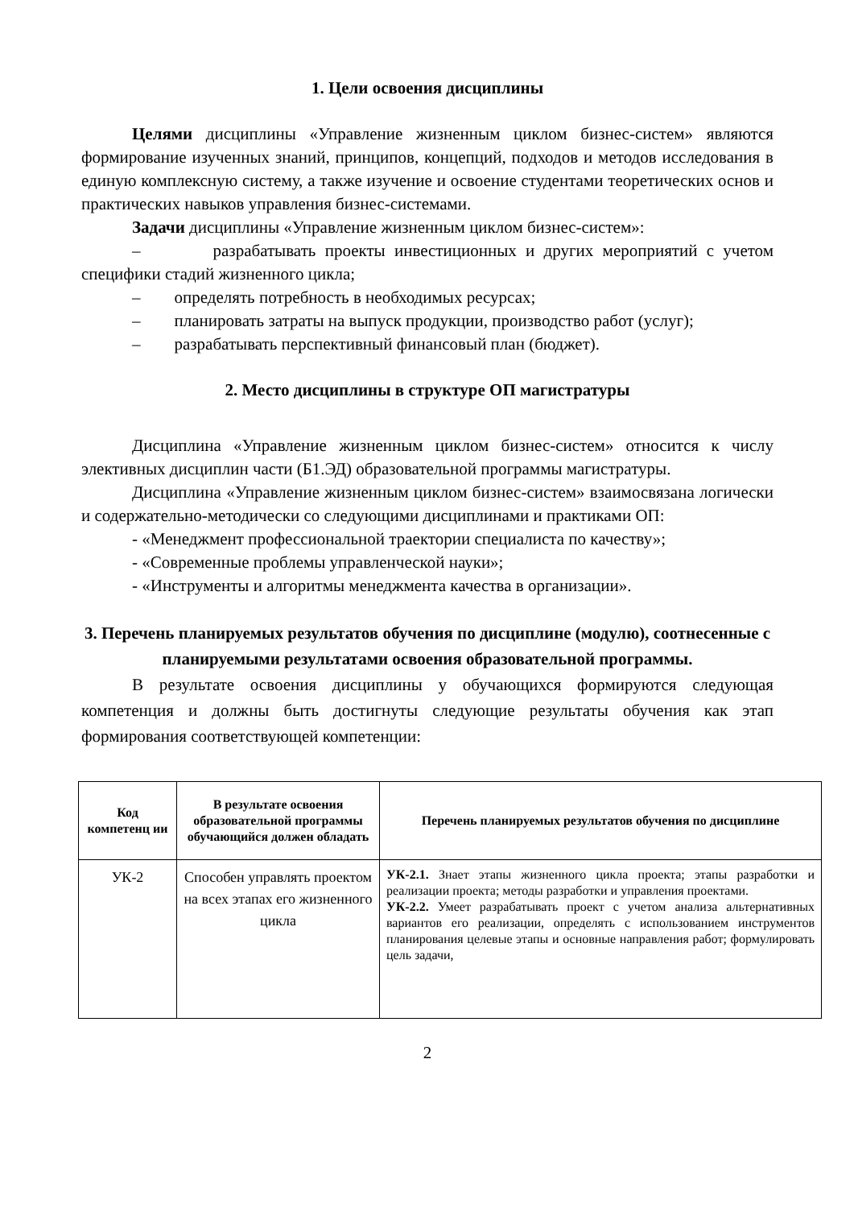1. Цели освоения дисциплины
Целями дисциплины «Управление жизненным циклом бизнес-систем» являются формирование изученных знаний, принципов, концепций, подходов и методов исследования в единую комплексную систему, а также изучение и освоение студентами теоретических основ и практических навыков управления бизнес-системами.
Задачи дисциплины «Управление жизненным циклом бизнес-систем»:
– разрабатывать проекты инвестиционных и других мероприятий с учетом специфики стадий жизненного цикла;
– определять потребность в необходимых ресурсах;
– планировать затраты на выпуск продукции, производство работ (услуг);
– разрабатывать перспективный финансовый план (бюджет).
2. Место дисциплины в структуре ОП магистратуры
Дисциплина «Управление жизненным циклом бизнес-систем» относится к числу элективных дисциплин части (Б1.ЭД) образовательной программы магистратуры.
Дисциплина «Управление жизненным циклом бизнес-систем» взаимосвязана логически и содержательно-методически со следующими дисциплинами и практиками ОП:
- «Менеджмент профессиональной траектории специалиста по качеству»;
- «Современные проблемы управленческой науки»;
- «Инструменты и алгоритмы менеджмента качества в организации».
3. Перечень планируемых результатов обучения по дисциплине (модулю), соотнесенные с планируемыми результатами освоения образовательной программы.
В результате освоения дисциплины у обучающихся формируются следующая компетенция и должны быть достигнуты следующие результаты обучения как этап формирования соответствующей компетенции:
| Код компетенц ии | В результате освоения образовательной программы обучающийся должен обладать | Перечень планируемых результатов обучения по дисциплине |
| --- | --- | --- |
| УК-2 | Способен управлять проектом на всех этапах его жизненного цикла | УК-2.1. Знает этапы жизненного цикла проекта; этапы разработки и реализации проекта; методы разработки и управления проектами. УК-2.2. Умеет разрабатывать проект с учетом анализа альтернативных вариантов его реализации, определять с использованием инструментов планирования целевые этапы и основные направления работ; формулировать цель задачи, |
2